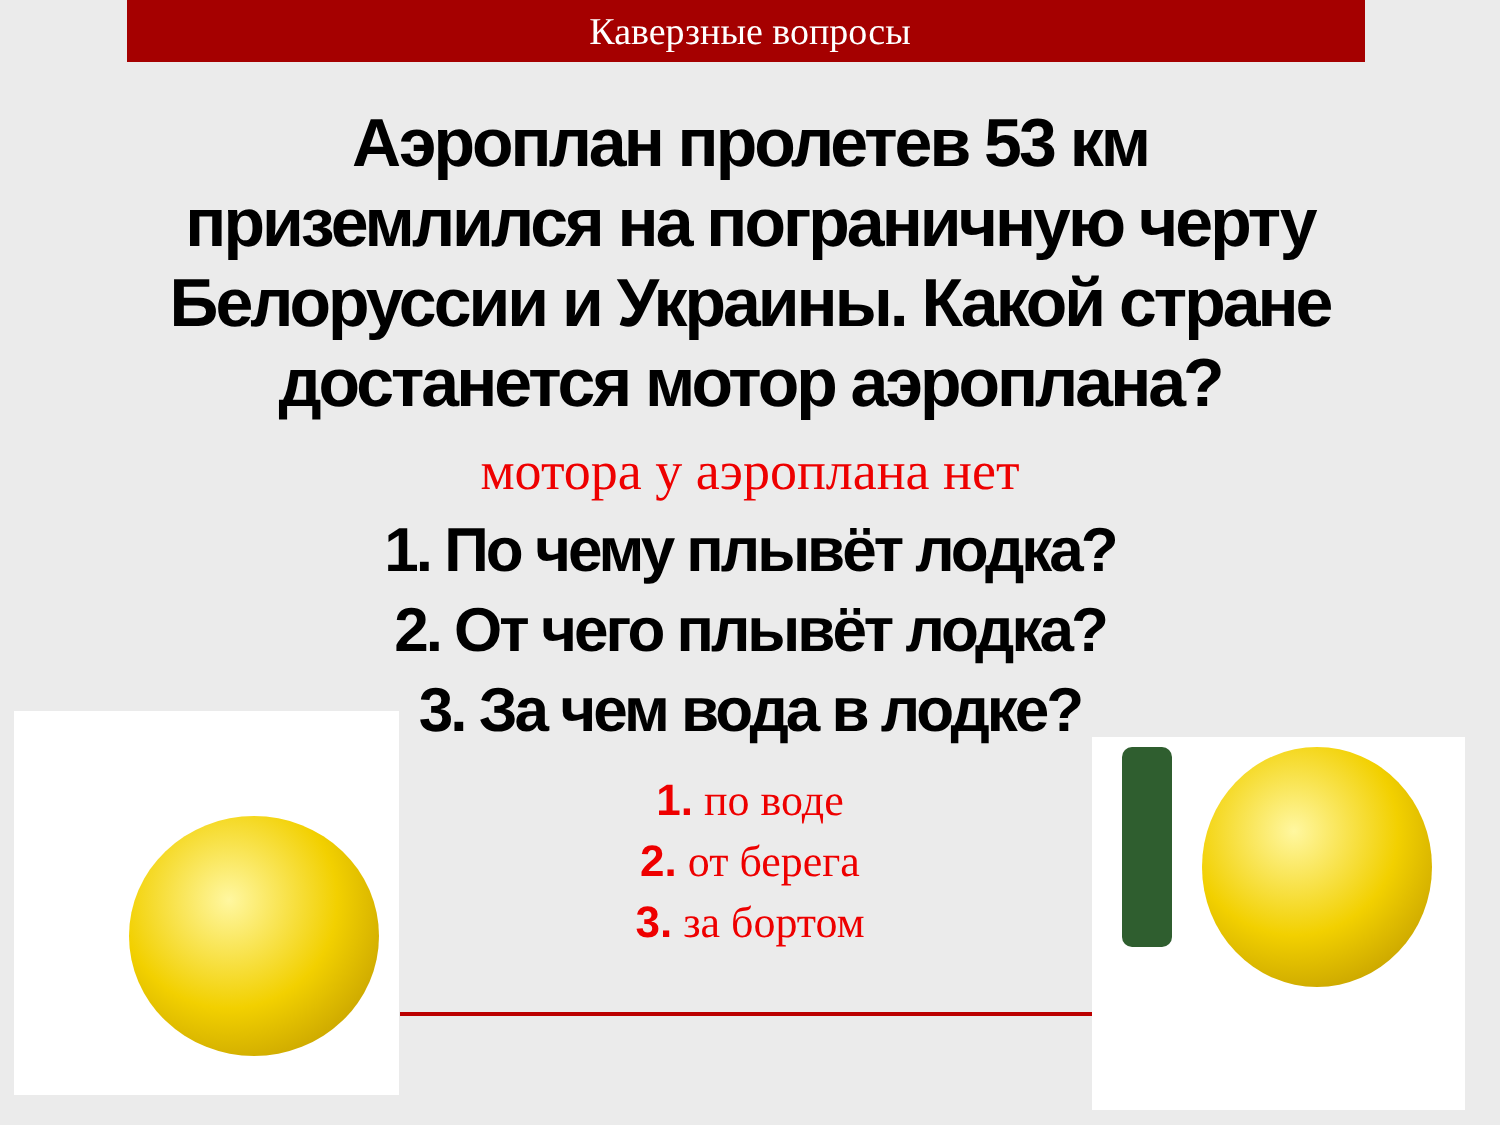Каверзные вопросы
Аэроплан пролетев 53 км приземлился на пограничную черту Белоруссии и Украины. Какой стране достанется мотор аэроплана?
мотора у аэроплана нет
1. По чему плывёт лодка?
2. От чего плывёт лодка?
3. За чем вода в лодке?
1. по воде
2. от берега
3. за бортом